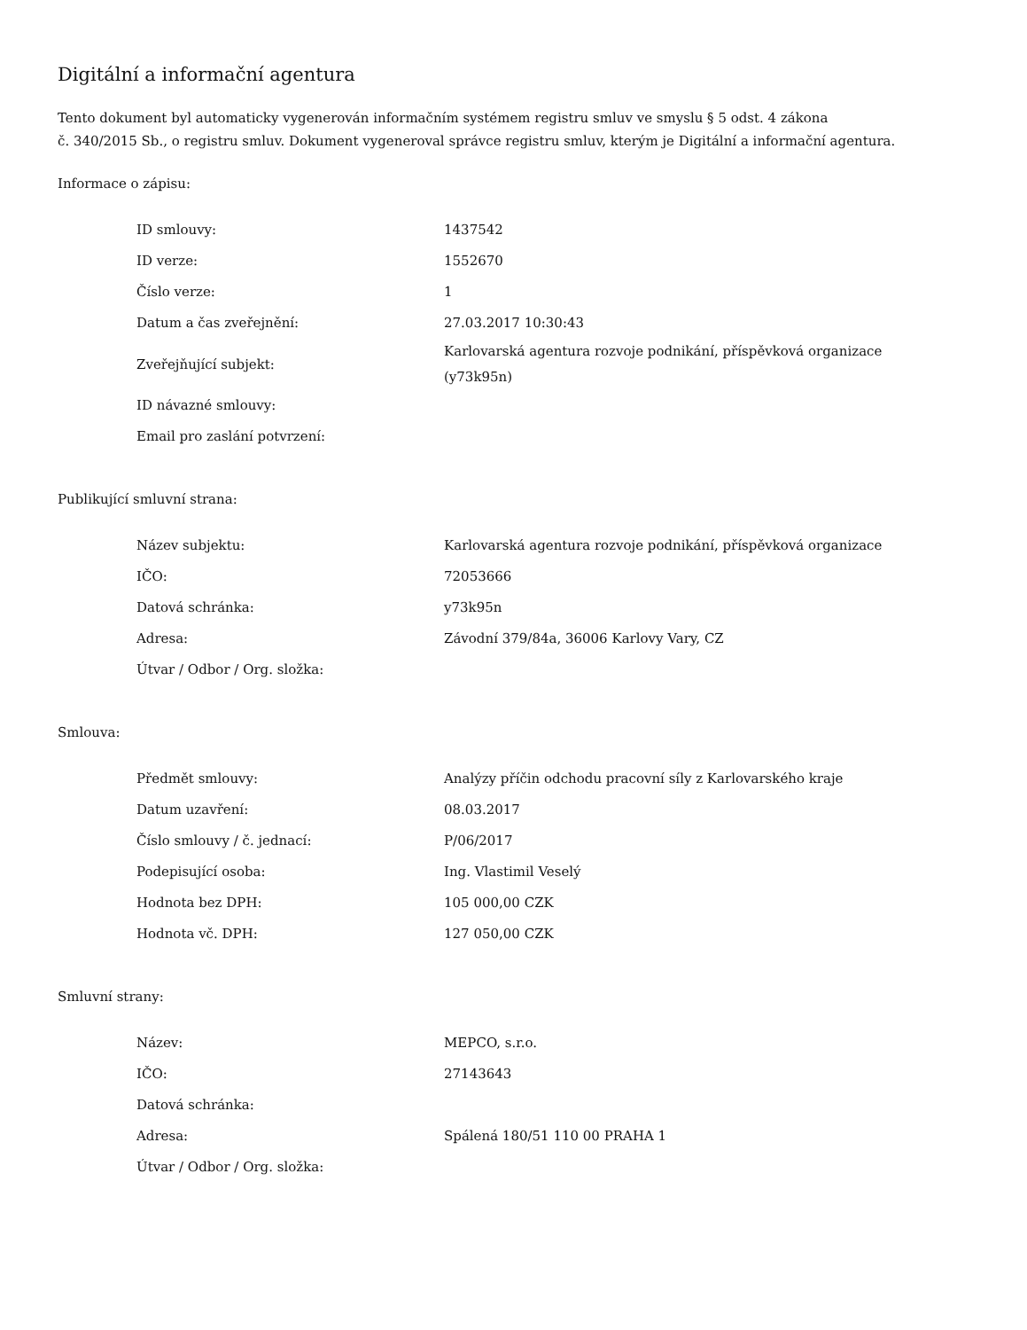Digitální a informační agentura
Tento dokument byl automaticky vygenerován informačním systémem registru smluv ve smyslu § 5 odst. 4 zákona
č. 340/2015 Sb., o registru smluv. Dokument vygeneroval správce registru smluv, kterým je Digitální a informační agentura.
Informace o zápisu:
| ID smlouvy: | 1437542 |
| ID verze: | 1552670 |
| Číslo verze: | 1 |
| Datum a čas zveřejnění: | 27.03.2017 10:30:43 |
| Zveřejňující subjekt: | Karlovarská agentura rozvoje podnikání, příspěvková organizace (y73k95n) |
| ID návazné smlouvy: | |
| Email pro zaslání potvrzení: | |
Publikující smluvní strana:
| Název subjektu: | Karlovarská agentura rozvoje podnikání, příspěvková organizace |
| IČO: | 72053666 |
| Datová schránka: | y73k95n |
| Adresa: | Závodní 379/84a, 36006 Karlovy Vary, CZ |
| Útvar / Odbor / Org. složka: | |
Smlouva:
| Předmět smlouvy: | Analýzy příčin odchodu pracovní síly z Karlovarského kraje |
| Datum uzavření: | 08.03.2017 |
| Číslo smlouvy / č. jednací: | P/06/2017 |
| Podepisující osoba: | Ing. Vlastimil Veselý |
| Hodnota bez DPH: | 105 000,00 CZK |
| Hodnota vč. DPH: | 127 050,00 CZK |
Smluvní strany:
| Název: | MEPCO, s.r.o. |
| IČO: | 27143643 |
| Datová schránka: | |
| Adresa: | Spálená 180/51 110 00 PRAHA 1 |
| Útvar / Odbor / Org. složka: | |